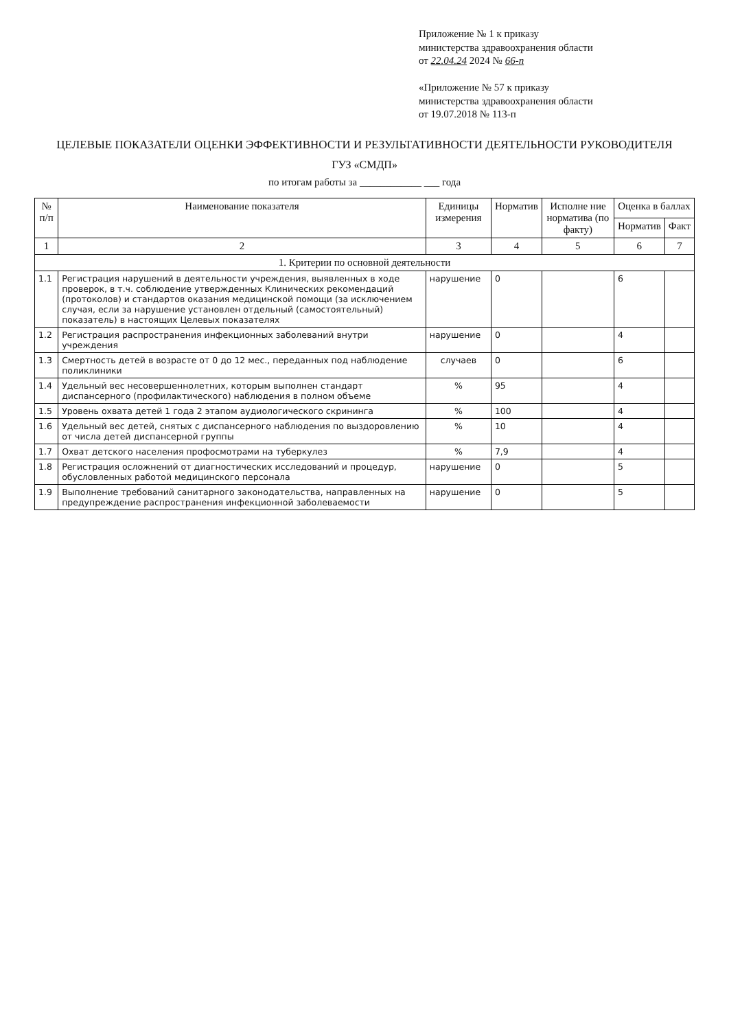Приложение № 1 к приказу
министерства здравоохранения области
от 22.04.24 2024 № 66-п
«Приложение № 57 к приказу
министерства здравоохранения области
от 19.07.2018 № 113-п
ЦЕЛЕВЫЕ ПОКАЗАТЕЛИ ОЦЕНКИ ЭФФЕКТИВНОСТИ И РЕЗУЛЬТАТИВНОСТИ ДЕЯТЕЛЬНОСТИ РУКОВОДИТЕЛЯ
ГУЗ «СМДП»
по итогам работы за ____________ ___ года
| № п/п | Наименование показателя | Единицы измерения | Норматив | Исполне ние норматива (по факту) | Оценка в баллах | |
| --- | --- | --- | --- | --- | --- | --- |
| | | | | | Норматив | Факт |
| 1 | 2 | 3 | 4 | 5 | 6 | 7 |
| 1. Критерии по основной деятельности | | | | | | |
| 1.1 | Регистрация нарушений в деятельности учреждения, выявленных в ходе проверок, в т.ч. соблюдение утвержденных Клинических рекомендаций (протоколов) и стандартов оказания медицинской помощи (за исключением случая, если за нарушение установлен отдельный (самостоятельный) показатель) в настоящих Целевых показателях | нарушение | 0 | | 6 | |
| 1.2 | Регистрация распространения инфекционных заболеваний внутри учреждения | нарушение | 0 | | 4 | |
| 1.3 | Смертность детей в возрасте от 0 до 12 мес., переданных под наблюдение поликлиники | случаев | 0 | | 6 | |
| 1.4 | Удельный вес несовершеннолетних, которым выполнен стандарт диспансерного (профилактического) наблюдения в полном объеме | % | 95 | | 4 | |
| 1.5 | Уровень охвата детей 1 года 2 этапом аудиологического скрининга | % | 100 | | 4 | |
| 1.6 | Удельный вес детей, снятых с диспансерного наблюдения по выздоровлению от числа детей диспансерной группы | % | 10 | | 4 | |
| 1.7 | Охват детского населения профосмотрами на туберкулез | % | 7,9 | | 4 | |
| 1.8 | Регистрация осложнений от диагностических исследований и процедур, обусловленных работой медицинского персонала | нарушение | 0 | | 5 | |
| 1.9 | Выполнение требований санитарного законодательства, направленных на предупреждение распространения инфекционной заболеваемости | нарушение | 0 | | 5 | |